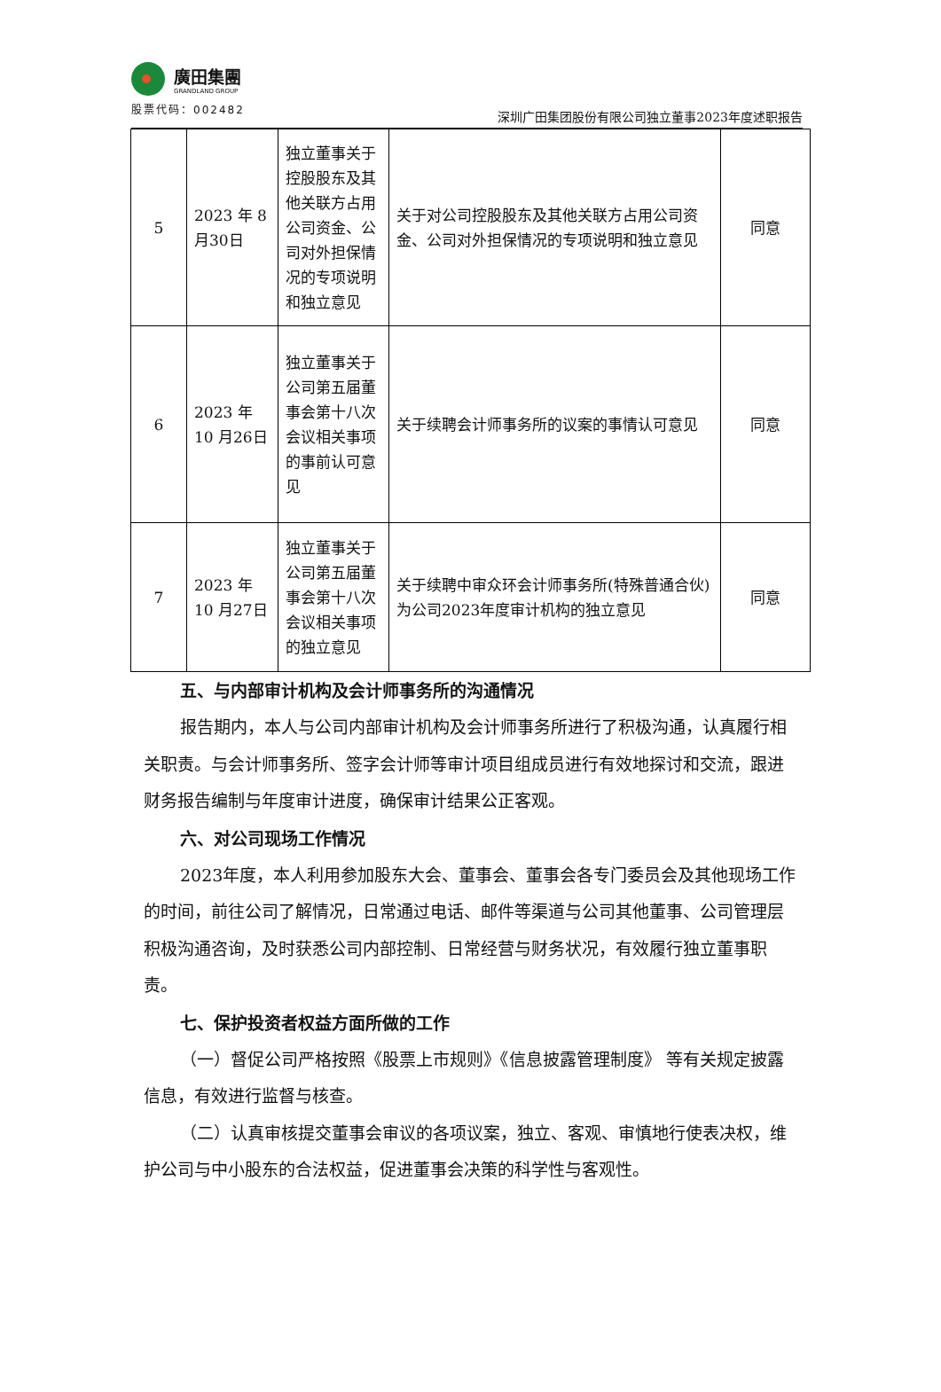廣田集團
GRANDLAND GROUP
股票代码：002482
深圳广田集团股份有限公司独立董事2023年度述职报告
| 5 | 2023 年 8 月30日 | 独立董事关于控股股东及其他关联方占用公司资金、公司对外担保情况的专项说明和独立意见 | 关于对公司控股股东及其他关联方占用公司资金、公司对外担保情况的专项说明和独立意见 | 同意 |
| 6 | 2023 年 10 月26日 | 独立董事关于公司第五届董事会第十八次会议相关事项的事前认可意见 | 关于续聘会计师事务所的议案的事情认可意见 | 同意 |
| 7 | 2023 年 10 月27日 | 独立董事关于公司第五届董事会第十八次会议相关事项的独立意见 | 关于续聘中审众环会计师事务所(特殊普通合伙)为公司2023年度审计机构的独立意见 | 同意 |
五、与内部审计机构及会计师事务所的沟通情况
报告期内，本人与公司内部审计机构及会计师事务所进行了积极沟通，认真履行相关职责。与会计师事务所、签字会计师等审计项目组成员进行有效地探讨和交流，跟进财务报告编制与年度审计进度，确保审计结果公正客观。
六、对公司现场工作情况
2023年度，本人利用参加股东大会、董事会、董事会各专门委员会及其他现场工作的时间，前往公司了解情况，日常通过电话、邮件等渠道与公司其他董事、公司管理层积极沟通咨询，及时获悉公司内部控制、日常经营与财务状况，有效履行独立董事职责。
七、保护投资者权益方面所做的工作
（一）督促公司严格按照《股票上市规则》《信息披露管理制度》 等有关规定披露信息，有效进行监督与核查。
（二）认真审核提交董事会审议的各项议案，独立、客观、审慎地行使表决权，维护公司与中小股东的合法权益，促进董事会决策的科学性与客观性。